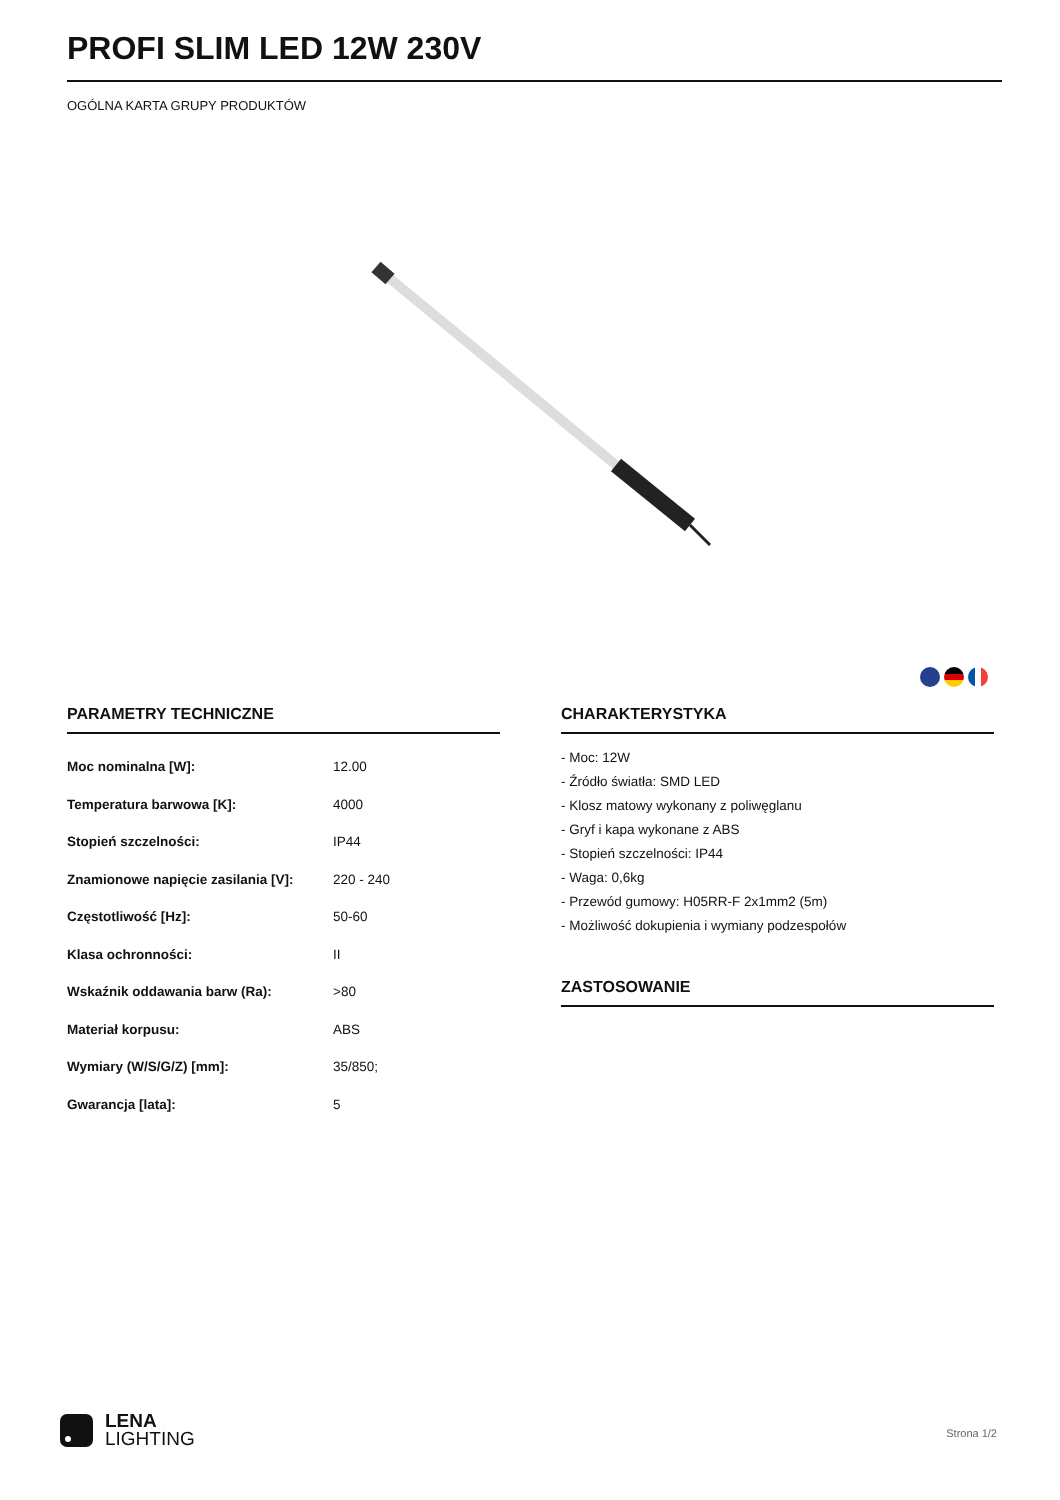PROFI SLIM LED 12W 230V
OGÓLNA KARTA GRUPY PRODUKTÓW
PARAMETRY TECHNICZNE
| Moc nominalna [W]: | 12.00 |
| Temperatura barwowa [K]: | 4000 |
| Stopień szczelności: | IP44 |
| Znamionowe napięcie zasilania [V]: | 220 - 240 |
| Częstotliwość [Hz]: | 50-60 |
| Klasa ochronności: | II |
| Wskaźnik oddawania barw (Ra): | >80 |
| Materiał korpusu: | ABS |
| Wymiary (W/S/G/Z) [mm]: | 35/850; |
| Gwarancja [lata]: | 5 |
CHARAKTERYSTYKA
- Moc: 12W
- Źródło światła: SMD LED
- Klosz matowy wykonany z poliwęglanu
- Gryf i kapa wykonane z ABS
- Stopień szczelności: IP44
- Waga: 0,6kg
- Przewód gumowy: H05RR-F 2x1mm2 (5m)
- Możliwość dokupienia i wymiany podzespołów
ZASTOSOWANIE
LENA
LIGHTING
Strona 1/2